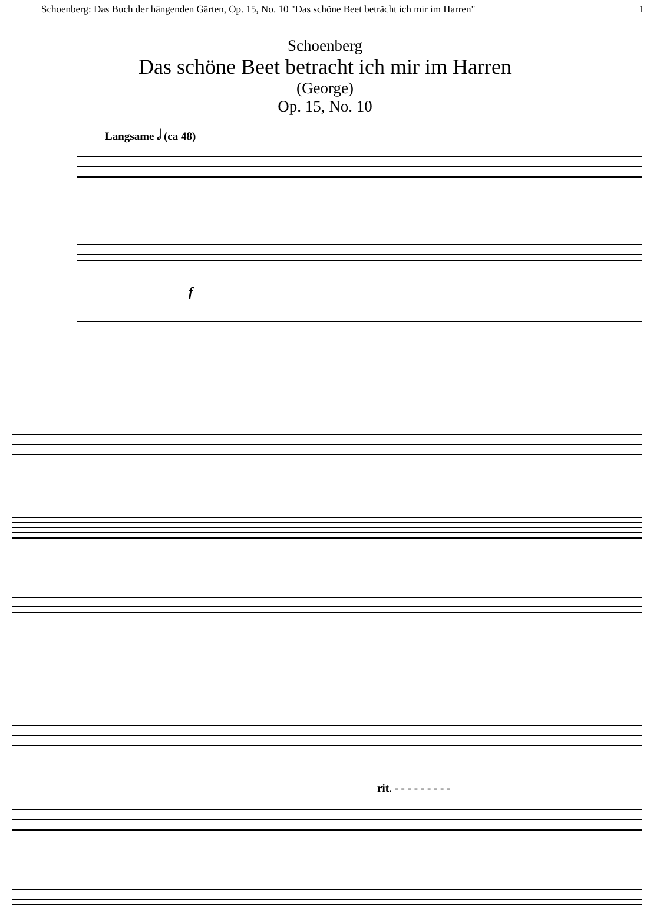Schoenberg: Das Buch der hängenden Gärten, Op. 15, No. 10 "Das schöne Beet beträcht ich mir im Harren" 1
Schoenberg
Das schöne Beet betracht ich mir im Harren
(George)
Op. 15, No. 10
Langsame 𝅗𝅥 (ca 48)
f
rit. - - - - - - - - -